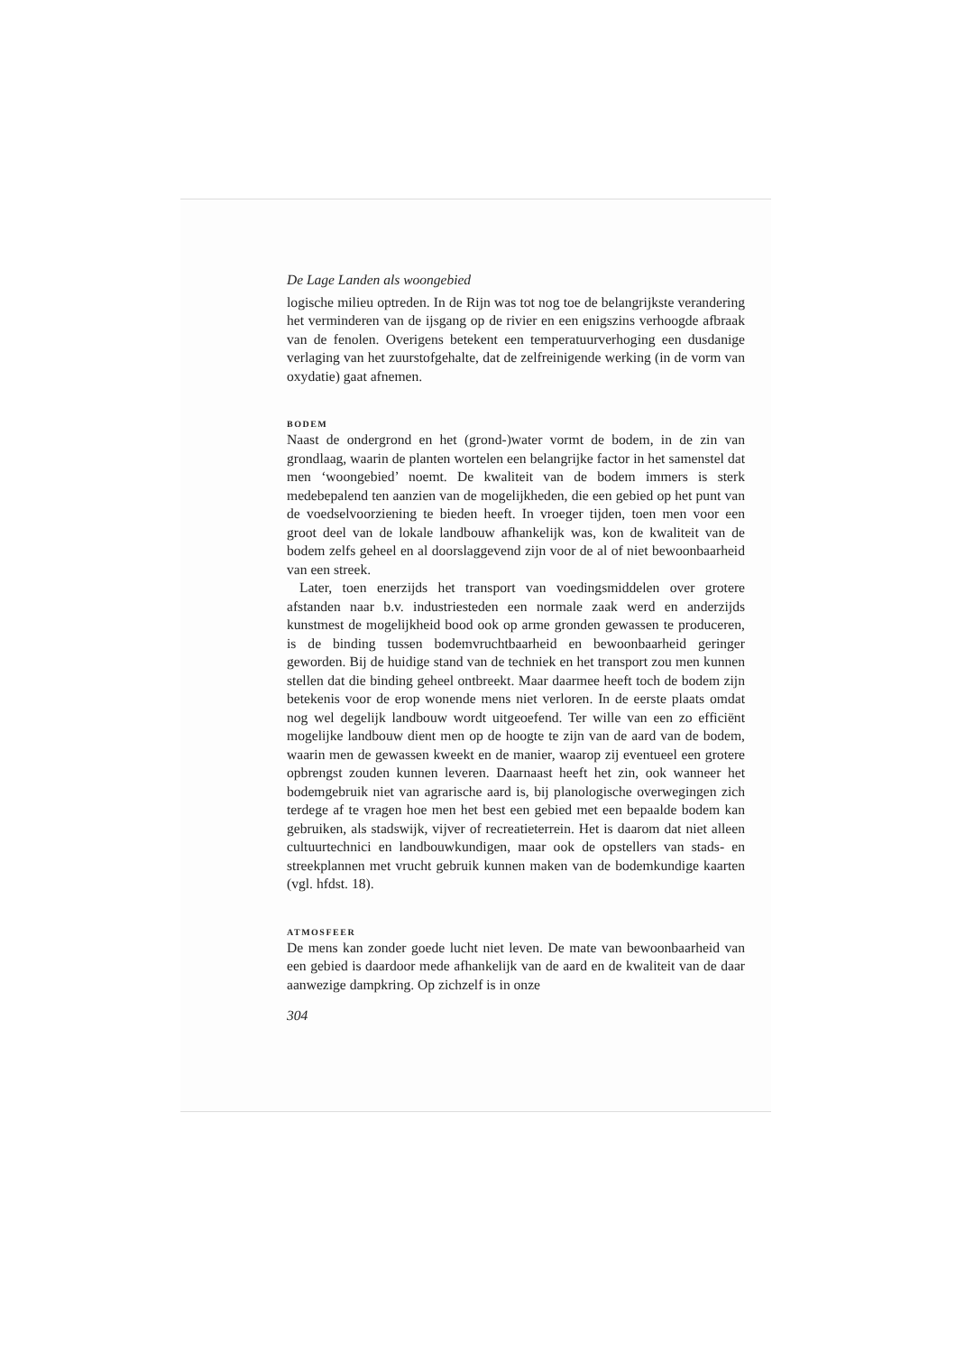De Lage Landen als woongebied
logische milieu optreden. In de Rijn was tot nog toe de belangrijkste verandering het verminderen van de ijsgang op de rivier en een enigszins verhoogde afbraak van de fenolen. Overigens betekent een temperatuurverhoging een dusdanige verlaging van het zuurstofgehalte, dat de zelfreinigende werking (in de vorm van oxydatie) gaat afnemen.
BODEM
Naast de ondergrond en het (grond-)water vormt de bodem, in de zin van grondlaag, waarin de planten wortelen een belangrijke factor in het samenstel dat men ‘woongebied’ noemt. De kwaliteit van de bodem immers is sterk medebepalend ten aanzien van de mogelijkheden, die een gebied op het punt van de voedselvoorziening te bieden heeft. In vroeger tijden, toen men voor een groot deel van de lokale landbouw afhankelijk was, kon de kwaliteit van de bodem zelfs geheel en al doorslaggevend zijn voor de al of niet bewoonbaarheid van een streek.
Later, toen enerzijds het transport van voedingsmiddelen over grotere afstanden naar b.v. industriesteden een normale zaak werd en anderzijds kunstmest de mogelijkheid bood ook op arme gronden gewassen te produceren, is de binding tussen bodemvruchtbaarheid en bewoonbaarheid geringer geworden. Bij de huidige stand van de techniek en het transport zou men kunnen stellen dat die binding geheel ontbreekt. Maar daarmee heeft toch de bodem zijn betekenis voor de erop wonende mens niet verloren. In de eerste plaats omdat nog wel degelijk landbouw wordt uitgeoefend. Ter wille van een zo efficiënt mogelijke landbouw dient men op de hoogte te zijn van de aard van de bodem, waarin men de gewassen kweekt en de manier, waarop zij eventueel een grotere opbrengst zouden kunnen leveren. Daarnaast heeft het zin, ook wanneer het bodemgebruik niet van agrarische aard is, bij planologische overwegingen zich terdege af te vragen hoe men het best een gebied met een bepaalde bodem kan gebruiken, als stadswijk, vijver of recreatieterrein. Het is daarom dat niet alleen cultuurtechnici en landbouwkundigen, maar ook de opstellers van stads- en streekplannen met vrucht gebruik kunnen maken van de bodemkundige kaarten (vgl. hfdst. 18).
ATMOSFEER
De mens kan zonder goede lucht niet leven. De mate van bewoonbaarheid van een gebied is daardoor mede afhankelijk van de aard en de kwaliteit van de daar aanwezige dampkring. Op zichzelf is in onze
304